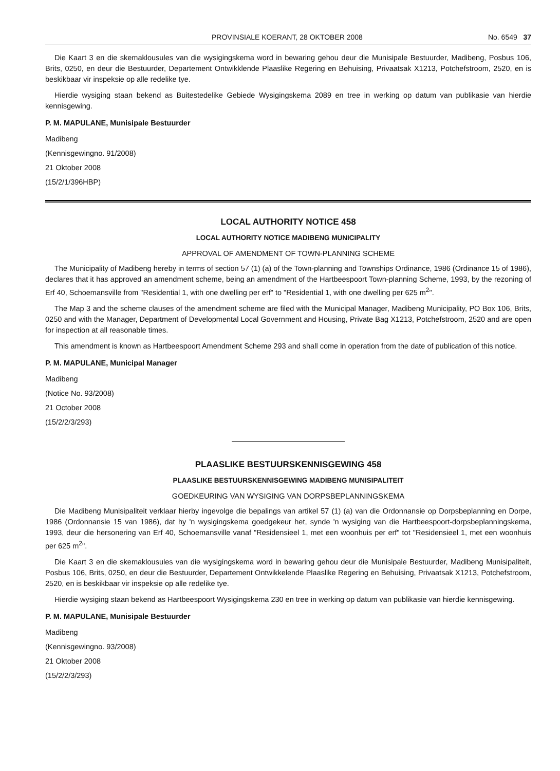PROVINSIALE KOERANT, 28 OKTOBER 2008 No. 6549 37
Die Kaart 3 en die skemaklousules van die wysigingskema word in bewaring gehou deur die Munisipale Bestuurder, Madibeng, Posbus 106, Brits, 0250, en deur die Bestuurder, Departement Ontwikklende Plaaslike Regering en Behuising, Privaatsak X1213, Potchefstroom, 2520, en is beskikbaar vir inspeksie op alle redelike tye.
Hierdie wysiging staan bekend as Buitestedelike Gebiede Wysigingskema 2089 en tree in werking op datum van publikasie van hierdie kennisgewing.
P. M. MAPULANE, Munisipale Bestuurder
Madibeng
(Kennisgewingno. 91/2008)
21 Oktober 2008
(15/2/1/396HBP)
LOCAL AUTHORITY NOTICE 458
LOCAL AUTHORITY NOTICE MADIBENG MUNICIPALITY
APPROVAL OF AMENDMENT OF TOWN-PLANNING SCHEME
The Municipality of Madibeng hereby in terms of section 57 (1) (a) of the Town-planning and Townships Ordinance, 1986 (Ordinance 15 of 1986), declares that it has approved an amendment scheme, being an amendment of the Hartbeespoort Town-planning Scheme, 1993, by the rezoning of Erf 40, Schoemansville from "Residential 1, with one dwelling per erf" to "Residential 1, with one dwelling per 625 m<sup>2</sup>".
The Map 3 and the scheme clauses of the amendment scheme are filed with the Municipal Manager, Madibeng Municipality, PO Box 106, Brits, 0250 and with the Manager, Department of Developmental Local Government and Housing, Private Bag X1213, Potchefstroom, 2520 and are open for inspection at all reasonable times.
This amendment is known as Hartbeespoort Amendment Scheme 293 and shall come in operation from the date of publication of this notice.
P. M. MAPULANE, Municipal Manager
Madibeng
(Notice No. 93/2008)
21 October 2008
(15/2/2/3/293)
PLAASLIKE BESTUURSKENNISGEWING 458
PLAASLIKE BESTUURSKENNISGEWING MADIBENG MUNISIPALITEIT
GOEDKEURING VAN WYSIGING VAN DORPSBEPLANNINGSKEMA
Die Madibeng Munisipaliteit verklaar hierby ingevolge die bepalings van artikel 57 (1) (a) van die Ordonnansie op Dorpsbeplanning en Dorpe, 1986 (Ordonnansie 15 van 1986), dat hy 'n wysigingskema goedgekeur het, synde 'n wysiging van die Hartbeespoort-dorpsbeplanningskema, 1993, deur die hersonering van Erf 40, Schoemansville vanaf "Residensieel 1, met een woonhuis per erf" tot "Residensieel 1, met een woonhuis per 625 m<sup>2</sup>".
Die Kaart 3 en die skemaklousules van die wysigingskema word in bewaring gehou deur die Munisipale Bestuurder, Madibeng Munisipaliteit, Posbus 106, Brits, 0250, en deur die Bestuurder, Departement Ontwikkelende Plaaslike Regering en Behuising, Privaatsak X1213, Potchefstroom, 2520, en is beskikbaar vir inspeksie op alle redelike tye.
Hierdie wysiging staan bekend as Hartbeespoort Wysigingskema 230 en tree in werking op datum van publikasie van hierdie kennisgewing.
P. M. MAPULANE, Munisipale Bestuurder
Madibeng
(Kennisgewingno. 93/2008)
21 Oktober 2008
(15/2/2/3/293)